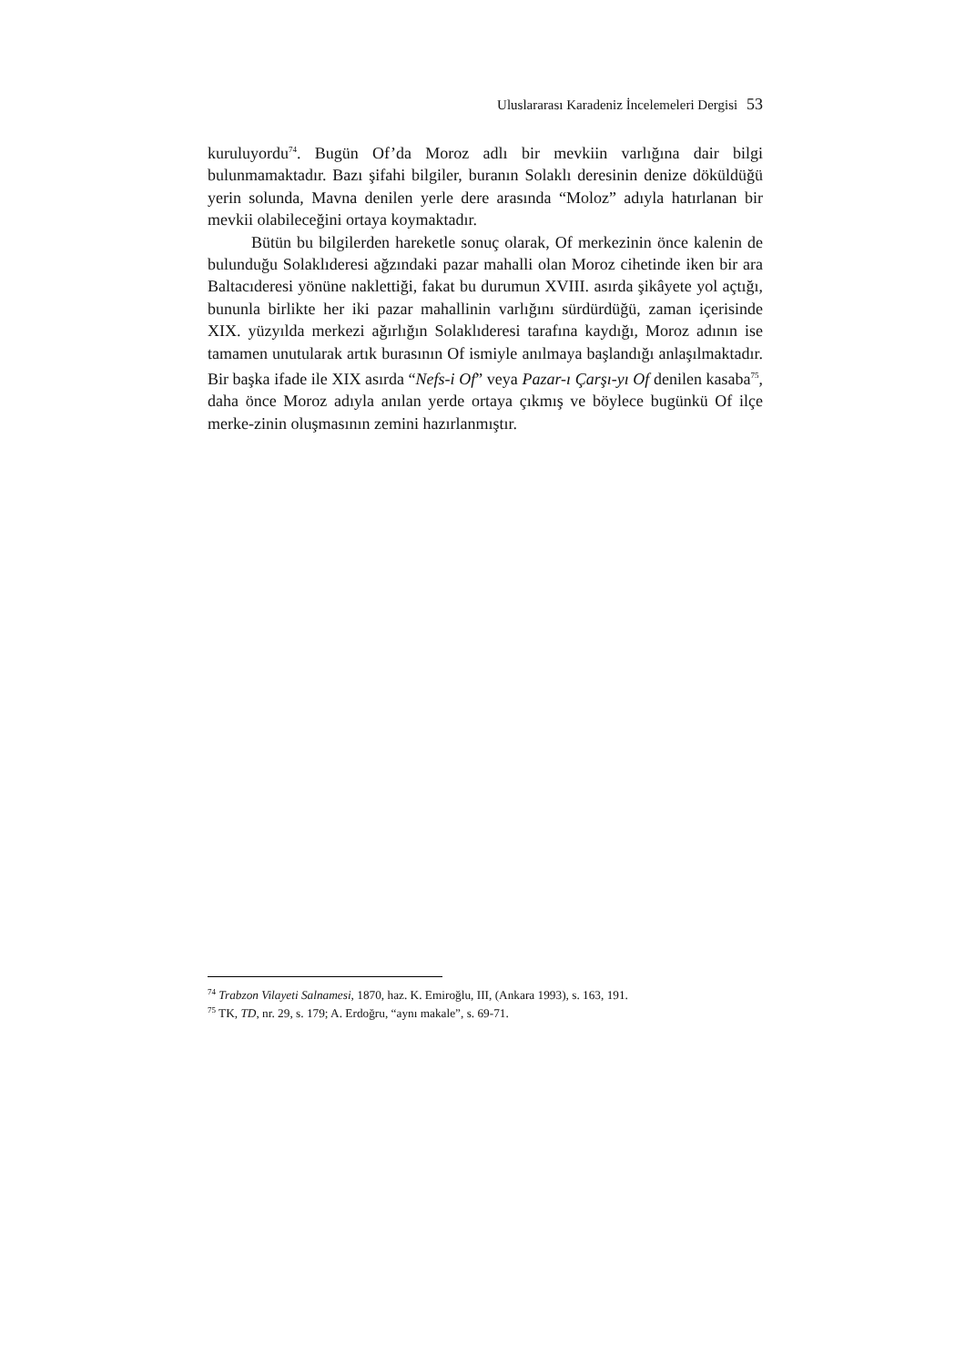Uluslararası Karadeniz İncelemeleri Dergisi 53
kuruluyordu<sup>74</sup>. Bugün Of’da Moroz adlı bir mevkiin varlığına dair bilgi bulunmamaktadır. Bazı şifahi bilgiler, buranın Solaklı deresinin denize döküldüğü yerin solunda, Mavna denilen yerle dere arasında “Moloz” adıyla hatırlanan bir mevkii olabileceğini ortaya koymaktadır.
Bütün bu bilgilerden hareketle sonuç olarak, Of merkezinin önce kalenin de bulunduğu Solaklıderesi ağzındaki pazar mahalli olan Moroz cihetinde iken bir ara Baltacıderesi yönüne naklettiği, fakat bu durumun XVIII. asırda şikâyete yol açtığı, bununla birlikte her iki pazar mahallinin varlığını sürdürdüğü, zaman içerisinde XIX. yüzyılda merkezi ağırlığın Solaklıderesi tarafına kaydığı, Moroz adının ise tamamen unutularak artık burasının Of ismiyle anılmaya başlandığı anlaşılmaktadır. Bir başka ifade ile XIX asırda “Nefs-i Of” veya Pazar-ı Çarşı-yı Of denilen kasaba<sup>75</sup>, daha önce Moroz adıyla anılan yerde ortaya çıkmış ve böylece bugünkü Of ilçe merke-zinin oluşmasının zemini hazırlanmıştır.
<sup>74</sup> Trabzon Vilayeti Salnamesi, 1870, haz. K. Emiroğlu, III, (Ankara 1993), s. 163, 191.
<sup>75</sup> TK, TD, nr. 29, s. 179; A. Erdoğru, “aynı makale”, s. 69-71.